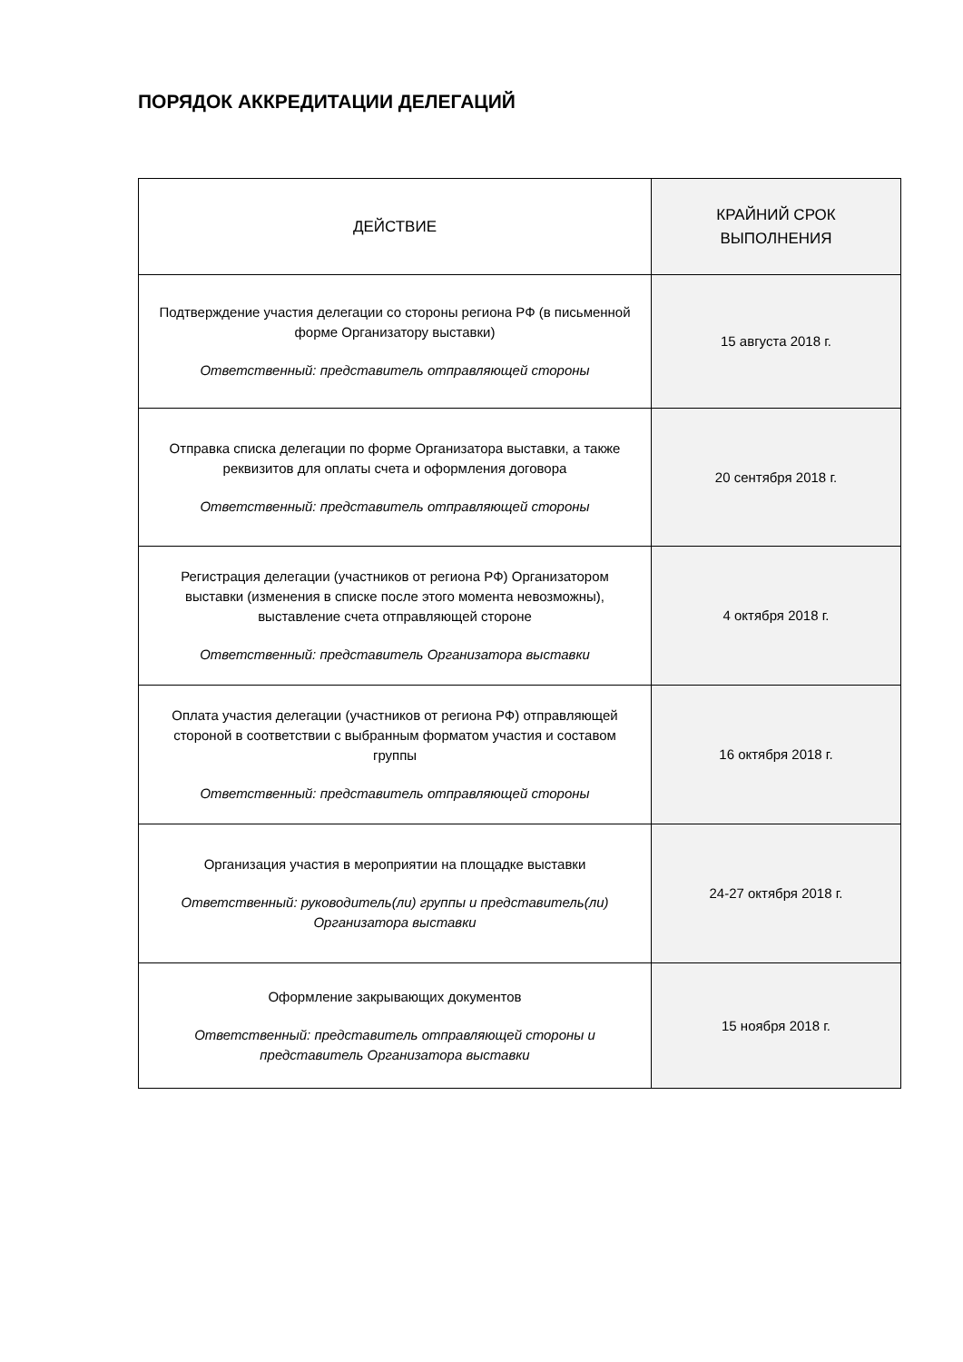ПОРЯДОК АККРЕДИТАЦИИ ДЕЛЕГАЦИЙ
| ДЕЙСТВИЕ | КРАЙНИЙ СРОК ВЫПОЛНЕНИЯ |
| --- | --- |
| Подтверждение участия делегации со стороны региона РФ (в письменной форме Организатору выставки) Ответственный: представитель отправляющей стороны | 15 августа 2018 г. |
| Отправка списка делегации по форме Организатора выставки, а также реквизитов для оплаты счета и оформления договора Ответственный: представитель отправляющей стороны | 20 сентября 2018 г. |
| Регистрация делегации (участников от региона РФ) Организатором выставки (изменения в списке после этого момента невозможны), выставление счета отправляющей стороне Ответственный: представитель Организатора выставки | 4 октября 2018 г. |
| Оплата участия делегации (участников от региона РФ) отправляющей стороной в соответствии с выбранным форматом участия и составом группы Ответственный: представитель отправляющей стороны | 16 октября 2018 г. |
| Организация участия в мероприятии на площадке выставки Ответственный: руководитель(ли) группы и представитель(ли) Организатора выставки | 24-27 октября 2018 г. |
| Оформление закрывающих документов Ответственный: представитель отправляющей стороны и представитель Организатора выставки | 15 ноября 2018 г. |